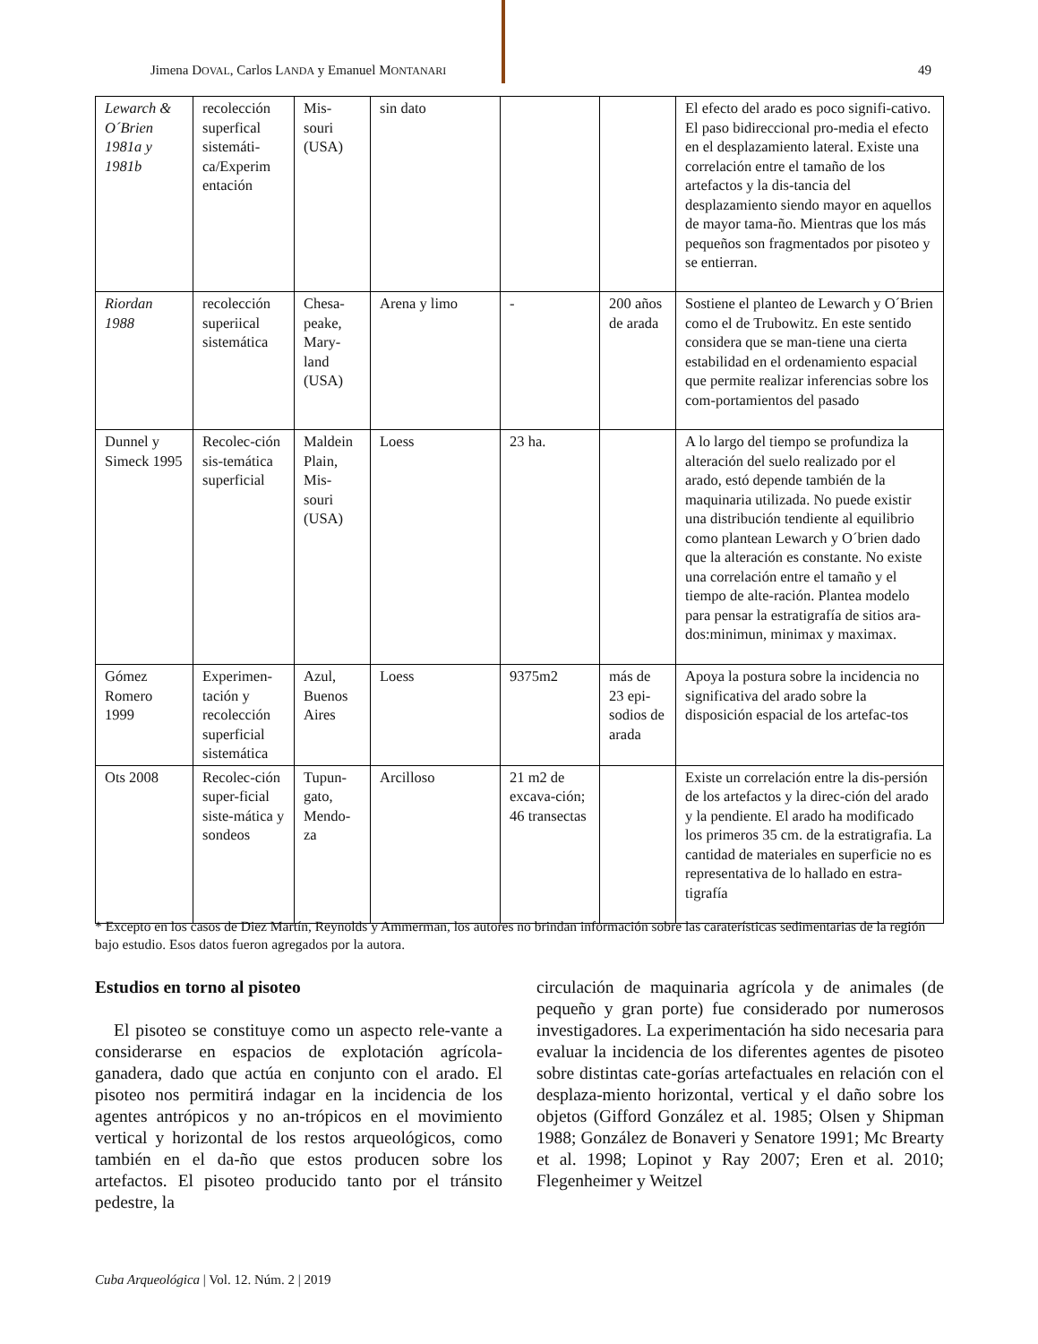Jimena DOVAL, Carlos LANDA y Emanuel MONTANARI 49
| Lewarch & O´Brien 1981a y 1981b | recolección superfical sistemáti-ca/Experim entación | Mis-souri (USA) | sin dato | | | El efecto del arado es poco signifi-cativo. El paso bidireccional pro-media el efecto en el desplazamiento lateral. Existe una correlación entre el tamaño de los artefactos y la dis-tancia del desplazamiento siendo mayor en aquellos de mayor tama-ño. Mientras que los más pequeños son fragmentados por pisoteo y se entierran. |
| Riordan 1988 | recolección superiical sistemática | Chesa-peake, Mary-land (USA) | Arena y limo | - | 200 años de arada | Sostiene el planteo de Lewarch y O´Brien como el de Trubowitz. En este sentido considera que se man-tiene una cierta estabilidad en el ordenamiento espacial que permite realizar inferencias sobre los com-portamientos del pasado |
| Dunnel y Simeck 1995 | Recolec-ción sis-temática superficial | Maldein Plain, Mis-souri (USA) | Loess | 23 ha. | | A lo largo del tiempo se profundiza la alteración del suelo realizado por el arado, estó depende también de la maquinaria utilizada. No puede existir una distribución tendiente al equilibrio como plantean Lewarch y O´brien dado que la alteración es constante. No existe una correlación entre el tamaño y el tiempo de alte-ración. Plantea modelo para pensar la estratigrafía de sitios ara-dos:minimun, minimax y maximax. |
| Gómez Romero 1999 | Experimen-tación y recolección superficial sistemática | Azul, Buenos Aires | Loess | 9375m2 | más de 23 epi-sodios de arada | Apoya la postura sobre la incidencia no significativa del arado sobre la disposición espacial de los artefac-tos |
| Ots 2008 | Recolec-ción super-ficial siste-mática y sondeos | Tupun-gato, Mendo-za | Arcilloso | 21 m2 de excava-ción; 46 transectas | | Existe un correlación entre la dis-persión de los artefactos y la direc-ción del arado y la pendiente. El arado ha modificado los primeros 35 cm. de la estratigrafia. La cantidad de materiales en superficie no es representativa de lo hallado en estra-tigrafía |
* Excepto en los casos de Diez Martín, Reynolds y Ammerman, los autores no brindan información sobre las caraterísticas sedimentarias de la región bajo estudio. Esos datos fueron agregados por la autora.
Estudios en torno al pisoteo
El pisoteo se constituye como un aspecto rele-vante a considerarse en espacios de explotación agrícola-ganadera, dado que actúa en conjunto con el arado. El pisoteo nos permitirá indagar en la incidencia de los agentes antrópicos y no an-trópicos en el movimiento vertical y horizontal de los restos arqueológicos, como también en el da-ño que estos producen sobre los artefactos. El pisoteo producido tanto por el tránsito pedestre, la
circulación de maquinaria agrícola y de animales (de pequeño y gran porte) fue considerado por numerosos investigadores. La experimentación ha sido necesaria para evaluar la incidencia de los diferentes agentes de pisoteo sobre distintas cate-gorías artefactuales en relación con el desplaza-miento horizontal, vertical y el daño sobre los objetos (Gifford González et al. 1985; Olsen y Shipman 1988; González de Bonaveri y Senatore 1991; Mc Brearty et al. 1998; Lopinot y Ray 2007; Eren et al. 2010; Flegenheimer y Weitzel
Cuba Arqueológica | Vol. 12. Núm. 2 | 2019